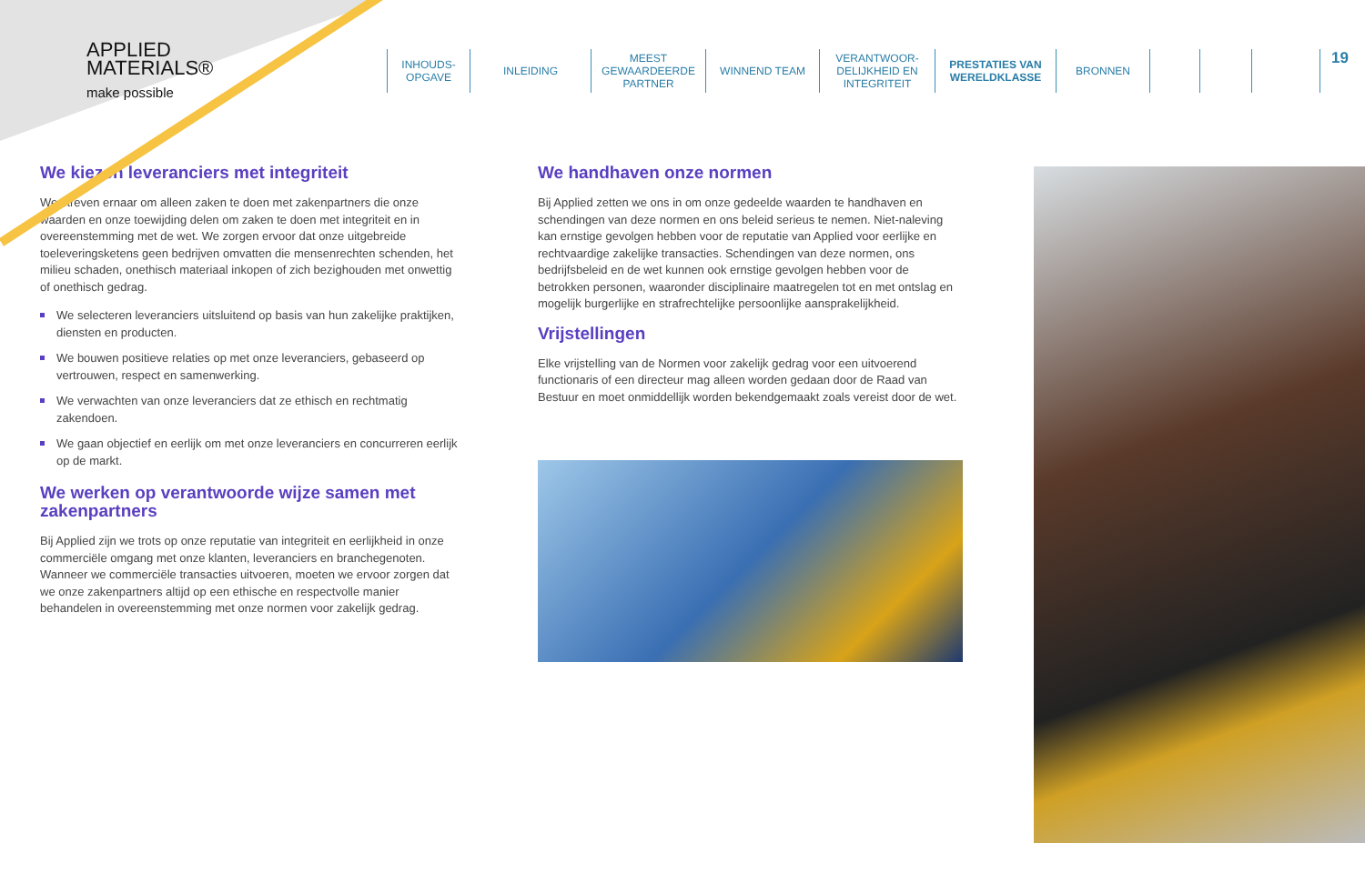APPLIED
MATERIALS®
make possible
INHOUDS-
OPGAVE
INLEIDING MEEST GEWAARDEERDE PARTNER
WINNEND TEAM VERANTWOOR-DELIJKHEID EN INTEGRITEIT
PRESTATIES VAN WERELDKLASSE
BRONNEN
19
We kiezen leveranciers met integriteit
We streven ernaar om alleen zaken te doen met zakenpartners die onze waarden en onze toewijding delen om zaken te doen met integriteit en in overeenstemming met de wet. We zorgen ervoor dat onze uitgebreide toeleveringsketens geen bedrijven omvatten die mensenrechten schenden, het milieu schaden, onethisch materiaal inkopen of zich bezighouden met onwettig of onethisch gedrag.
We selecteren leveranciers uitsluitend op basis van hun zakelijke praktijken, diensten en producten.
We bouwen positieve relaties op met onze leveranciers, gebaseerd op vertrouwen, respect en samenwerking.
We verwachten van onze leveranciers dat ze ethisch en rechtmatig zakendoen.
We gaan objectief en eerlijk om met onze leveranciers en concurreren eerlijk op de markt.
We werken op verantwoorde wijze samen met zakenpartners
Bij Applied zijn we trots op onze reputatie van integriteit en eerlijkheid in onze commerciële omgang met onze klanten, leveranciers en branchegenoten. Wanneer we commerciële transacties uitvoeren, moeten we ervoor zorgen dat we onze zakenpartners altijd op een ethische en respectvolle manier behandelen in overeenstemming met onze normen voor zakelijk gedrag.
We handhaven onze normen
Bij Applied zetten we ons in om onze gedeelde waarden te handhaven en schendingen van deze normen en ons beleid serieus te nemen. Niet-naleving kan ernstige gevolgen hebben voor de reputatie van Applied voor eerlijke en rechtvaardige zakelijke transacties. Schendingen van deze normen, ons bedrijfsbeleid en de wet kunnen ook ernstige gevolgen hebben voor de betrokken personen, waaronder disciplinaire maatregelen tot en met ontslag en mogelijk burgerlijke en strafrechtelijke persoonlijke aansprakelijkheid.
Vrijstellingen
Elke vrijstelling van de Normen voor zakelijk gedrag voor een uitvoerend functionaris of een directeur mag alleen worden gedaan door de Raad van Bestuur en moet onmiddellijk worden bekendgemaakt zoals vereist door de wet.